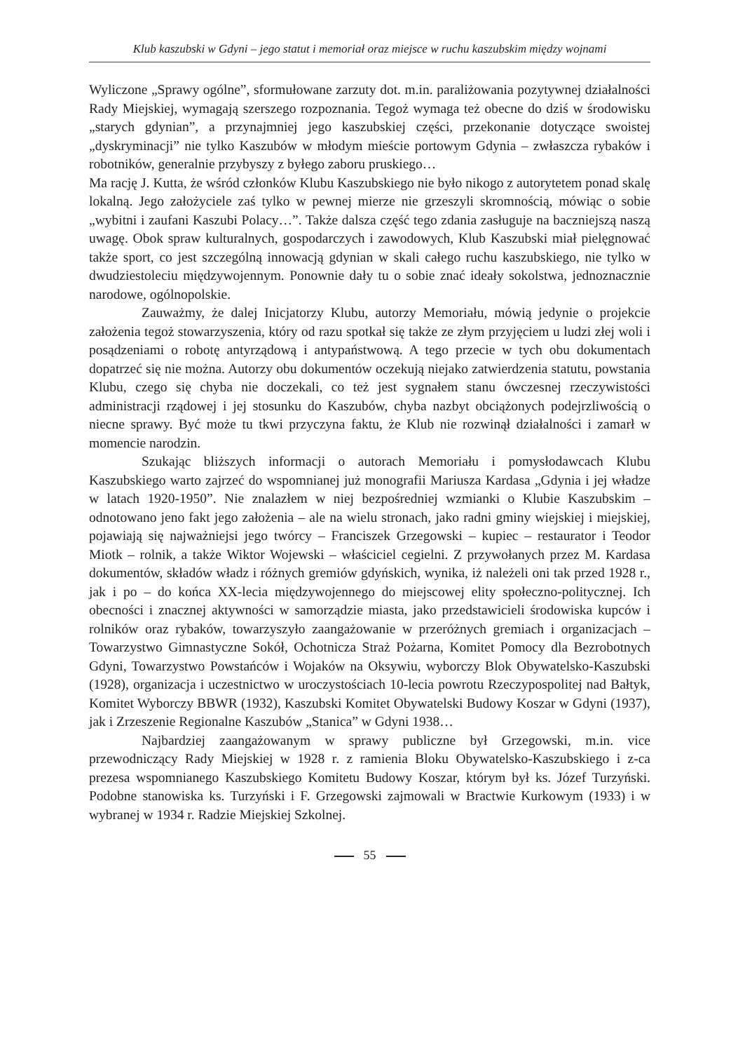Klub kaszubski w Gdyni – jego statut i memoriał oraz miejsce w ruchu kaszubskim między wojnami
Wyliczone „Sprawy ogólne”, sformułowane zarzuty dot. m.in. paraliżowania pozytywnej działalności Rady Miejskiej, wymagają szerszego rozpoznania. Tegoż wymaga też obecne do dziś w środowisku „starych gdynian”, a przynajmniej jego kaszubskiej części, przekonanie dotyczące swoistej „dyskryminacji” nie tylko Kaszubów w młodym mieście portowym Gdynia – zwłaszcza rybaków i robotników, generalnie przybyszy z byłego zaboru pruskiego…
Ma rację J. Kutta, że wśród członków Klubu Kaszubskiego nie było nikogo z autorytetem ponad skalę lokalną. Jego założyciele zaś tylko w pewnej mierze nie grzeszyli skromnością, mówiąc o sobie „wybitni i zaufani Kaszubi Polacy…”. Także dalsza część tego zdania zasługuje na baczniejszą naszą uwagę. Obok spraw kulturalnych, gospodarczych i zawodowych, Klub Kaszubski miał pielęgnować także sport, co jest szczególną innowacją gdynian w skali całego ruchu kaszubskiego, nie tylko w dwudziestoleciu międzywojennym. Ponownie dały tu o sobie znać ideały sokolstwa, jednoznacznie narodowe, ogólnopolskie.
Zauważmy, że dalej Inicjatorzy Klubu, autorzy Memoriału, mówią jedynie o projekcie założenia tegoż stowarzyszenia, który od razu spotkał się także ze złym przyjęciem u ludzi złej woli i posądzeniami o robotę antyrządową i antypaństwową. A tego przecie w tych obu dokumentach dopatrzeć się nie można. Autorzy obu dokumentów oczekują niejako zatwierdzenia statutu, powstania Klubu, czego się chyba nie doczekali, co też jest sygnałem stanu ówczesnej rzeczywistości administracji rządowej i jej stosunku do Kaszubów, chyba nazbyt obciążonych podejrzliwością o niecne sprawy. Być może tu tkwi przyczyna faktu, że Klub nie rozwinął działalności i zamarł w momencie narodzin.
Szukając bliższych informacji o autorach Memoriału i pomysłodawcach Klubu Kaszubskiego warto zajrzeć do wspomnianej już monografii Mariusza Kardasa „Gdynia i jej władze w latach 1920-1950”. Nie znalazłem w niej bezpośredniej wzmianki o Klubie Kaszubskim – odnotowano jeno fakt jego założenia – ale na wielu stronach, jako radni gminy wiejskiej i miejskiej, pojawiają się najważniejsi jego twórcy – Franciszek Grzegowski – kupiec – restaurator i Teodor Miotk – rolnik, a także Wiktor Wojewski – właściciel cegielni. Z przywołanych przez M. Kardasa dokumentów, składów władz i różnych gremiów gdyńskich, wynika, iż należeli oni tak przed 1928 r., jak i po – do końca XX-lecia międzywojennego do miejscowej elity społeczno-politycznej. Ich obecności i znacznej aktywności w samorządzie miasta, jako przedstawicieli środowiska kupców i rolników oraz rybaków, towarzyszyło zaangażowanie w przeróżnych gremiach i organizacjach – Towarzystwo Gimnastyczne Sokół, Ochotnicza Straż Pożarna, Komitet Pomocy dla Bezrobotnych Gdyni, Towarzystwo Powstańców i Wojaków na Oksywiu, wyborczy Blok Obywatelsko-Kaszubski (1928), organizacja i uczestnictwo w uroczystościach 10-lecia powrotu Rzeczypospolitej nad Bałtyk, Komitet Wyborczy BBWR (1932), Kaszubski Komitet Obywatelski Budowy Koszar w Gdyni (1937), jak i Zrzeszenie Regionalne Kaszubów „Stanica” w Gdyni 1938…
Najbardziej zaangażowanym w sprawy publiczne był Grzegowski, m.in. vice przewodniczący Rady Miejskiej w 1928 r. z ramienia Bloku Obywatelsko-Kaszubskiego i z-ca prezesa wspomnianego Kaszubskiego Komitetu Budowy Koszar, którym był ks. Józef Turzyński. Podobne stanowiska ks. Turzyński i F. Grzegowski zajmowali w Bractwie Kurkowym (1933) i w wybranej w 1934 r. Radzie Miejskiej Szkolnej.
55